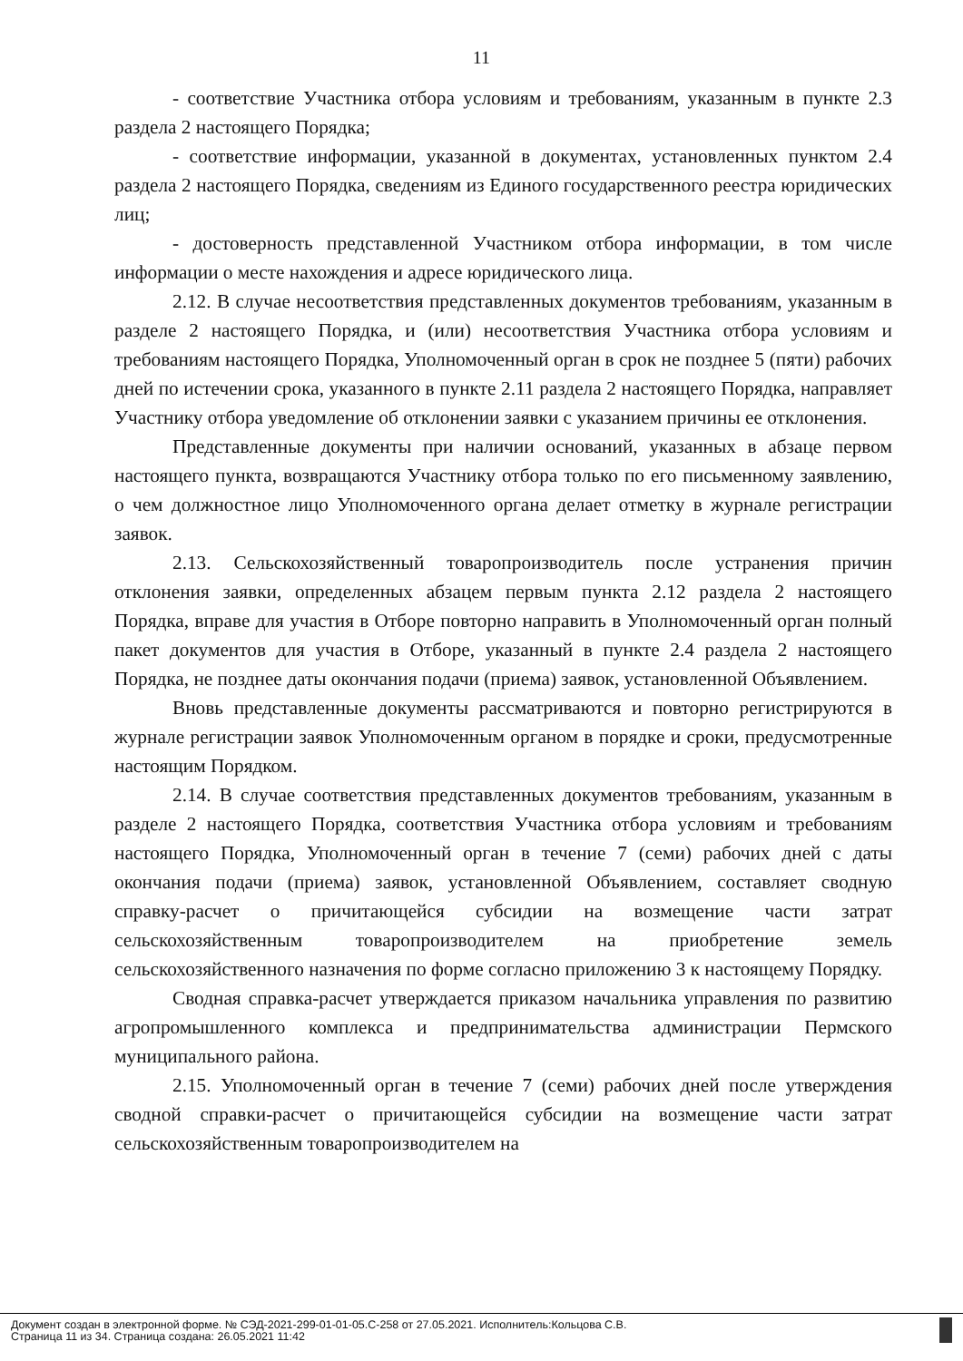11
- соответствие Участника отбора условиям и требованиям, указанным в пункте 2.3 раздела 2 настоящего Порядка;
- соответствие информации, указанной в документах, установленных пунктом 2.4 раздела 2 настоящего Порядка, сведениям из Единого государственного реестра юридических лиц;
- достоверность представленной Участником отбора информации, в том числе информации о месте нахождения и адресе юридического лица.
2.12. В случае несоответствия представленных документов требованиям, указанным в разделе 2 настоящего Порядка, и (или) несоответствия Участника отбора условиям и требованиям настоящего Порядка, Уполномоченный орган в срок не позднее 5 (пяти) рабочих дней по истечении срока, указанного в пункте 2.11 раздела 2 настоящего Порядка, направляет Участнику отбора уведомление об отклонении заявки с указанием причины ее отклонения.
Представленные документы при наличии оснований, указанных в абзаце первом настоящего пункта, возвращаются Участнику отбора только по его письменному заявлению, о чем должностное лицо Уполномоченного органа делает отметку в журнале регистрации заявок.
2.13. Сельскохозяйственный товаропроизводитель после устранения причин отклонения заявки, определенных абзацем первым пункта 2.12 раздела 2 настоящего Порядка, вправе для участия в Отборе повторно направить в Уполномоченный орган полный пакет документов для участия в Отборе, указанный в пункте 2.4 раздела 2 настоящего Порядка, не позднее даты окончания подачи (приема) заявок, установленной Объявлением.
Вновь представленные документы рассматриваются и повторно регистрируются в журнале регистрации заявок Уполномоченным органом в порядке и сроки, предусмотренные настоящим Порядком.
2.14. В случае соответствия представленных документов требованиям, указанным в разделе 2 настоящего Порядка, соответствия Участника отбора условиям и требованиям настоящего Порядка, Уполномоченный орган в течение 7 (семи) рабочих дней с даты окончания подачи (приема) заявок, установленной Объявлением, составляет сводную справку-расчет о причитающейся субсидии на возмещение части затрат сельскохозяйственным товаропроизводителем на приобретение земель сельскохозяйственного назначения по форме согласно приложению 3 к настоящему Порядку.
Сводная справка-расчет утверждается приказом начальника управления по развитию агропромышленного комплекса и предпринимательства администрации Пермского муниципального района.
2.15. Уполномоченный орган в течение 7 (семи) рабочих дней после утверждения сводной справки-расчет о причитающейся субсидии на возмещение части затрат сельскохозяйственным товаропроизводителем на
Документ создан в электронной форме. № СЭД-2021-299-01-01-05.С-258 от 27.05.2021. Исполнитель:Кольцова С.В.
Страница 11 из 34. Страница создана: 26.05.2021 11:42